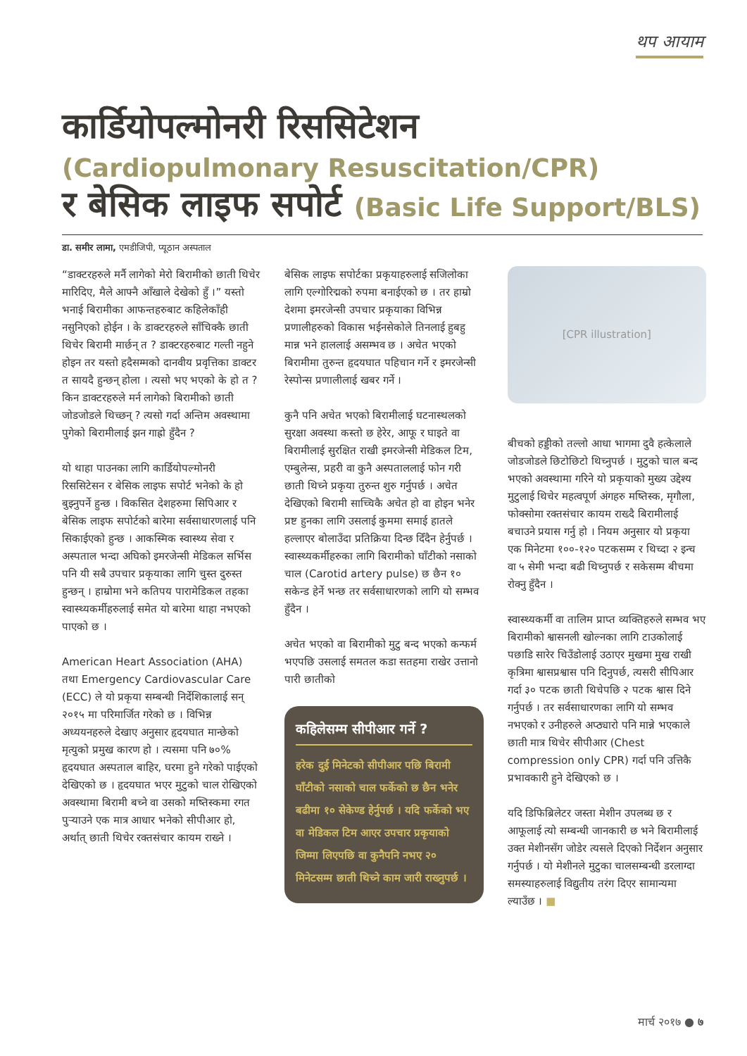थप आयाम
कार्डियोपल्मोनरी रिससिटेशन
(Cardiopulmonary Resuscitation/CPR)
र बेसिक लाइफ सपोर्ट (Basic Life Support/BLS)
डा. समीर लामा, एमडीजिपी, प्यूठान अस्पताल
“डाक्टरहरुले मर्नै लागेको मेरो बिरामीको छाती थिचेर मारिदिए, मैले आफ्नै आँखाले देखेको हुँ ।” यस्तो भनाई बिरामीका आफन्तहरुबाट कहिलेकाँही नसुनिएको होईन । के डाक्टरहरुले साँचिक्कै छाती थिचेर बिरामी मार्छन् त ? डाक्टरहरुबाट गल्ती नहुने होइन तर यस्तो हदैसम्मको दानवीय प्रवृत्तिका डाक्टर त सायदै हुन्छन् होला । त्यसो भए भएको के हो त ? किन डाक्टरहरुले मर्न लागेको बिरामीको छाती जोडजोडले थिच्छन् ? त्यसो गर्दा अन्तिम अवस्थामा पुगेको बिरामीलाई झन गाह्रो हुँदैन ?
यो थाहा पाउनका लागि कार्डियोपल्मोनरी रिससिटेसन र बेसिक लाइफ सपोर्ट भनेको के हो बुझ्नुपर्ने हुन्छ । विकसित देशहरुमा सिपिआर र बेसिक लाइफ सपोर्टको बारेमा सर्वसाधारणलाई पनि सिकाईएको हुन्छ । आकस्मिक स्वास्थ्य सेवा र अस्पताल भन्दा अघिको इमरजेन्सी मेडिकल सर्भिस पनि यी सबै उपचार प्रकृयाका लागि चुस्त दुरुस्त हुन्छन् । हाम्रोमा भने कतिपय पारामेडिकल तहका स्वास्थ्यकर्मीहरुलाई समेत यो बारेमा थाहा नभएको पाएको छ ।
American Heart Association (AHA) तथा Emergency Cardiovascular Care (ECC) ले यो प्रकृया सम्बन्धी निर्देशिकालाई सन् २०१५ मा परिमार्जित गरेको छ । विभिन्न अध्ययनहरुले देखाए अनुसार हृदयघात मान्छेको मृत्युको प्रमुख कारण हो । त्यसमा पनि ७०% हृदयघात अस्पताल बाहिर, घरमा हुने गरेको पाईएको देखिएको छ । हृदयघात भएर मुटुको चाल रोखिएको अवस्थामा बिरामी बच्ने वा उसको मष्तिस्कमा रगत पुऱ्याउने एक मात्र आधार भनेको सीपीआर हो, अर्थात् छाती थिचेर रक्तसंचार कायम राख्ने ।
बेसिक लाइफ सपोर्टका प्रकृयाहरुलाई सजिलोका लागि एल्गोरिद्मको रुपमा बनाईएको छ । तर हाम्रो देशमा इमरजेन्सी उपचार प्रकृयाका विभिन्न प्रणालीहरुको विकास भईनसेकोले तिनलाई हुबहु मान्न भने हाललाई असम्भव छ । अचेत भएको बिरामीमा तुरुन्त हृदयघात पहिचान गर्ने र इमरजेन्सी रेस्पोन्स प्रणालीलाई खबर गर्ने ।
कुनै पनि अचेत भएको बिरामीलाई घटनास्थलको सुरक्षा अवस्था कस्तो छ हेरेर, आफू र घाइते वा बिरामीलाई सुरक्षित राखी इमरजेन्सी मेडिकल टिम, एम्बुलेन्स, प्रहरी वा कुनै अस्पताललाई फोन गरी छाती थिच्ने प्रकृया तुरुन्त शुरु गर्नुपर्छ । अचेत देखिएको बिरामी साच्चिकै अचेत हो वा होइन भनेर प्रष्ट हुनका लागि उसलाई कुममा समाई हातले हल्लाएर बोलाउँदा प्रतिक्रिया दिन्छ दिँदैन हेर्नुपर्छ । स्वास्थ्यकर्मीहरुका लागि बिरामीको घाँटीको नसाको चाल (Carotid artery pulse) छ छैन १० सकेन्ड हेर्ने भन्छ तर सर्वसाधारणको लागि यो सम्भव हुँदैन ।
अचेत भएको वा बिरामीको मुटु बन्द भएको कन्फर्म भएपछि उसलाई समतल कडा सतहमा राखेर उत्तानो पारी छातीको
कहिलेसम्म सीपीआर गर्ने ?
हरेक दुई मिनेटको सीपीआर पछि बिरामी घाँटीको नसाको चाल फर्केको छ छैन भनेर बढीमा १० सेकेण्ड हेर्नुपर्छ । यदि फर्केको भए वा मेडिकल टिम आएर उपचार प्रकृयाको जिम्मा लिएपछि वा कुनैपनि नभए २० मिनेटसम्म छाती थिच्ने काम जारी राख्नुपर्छ ।
[CPR illustration]
बीचको हड्डीको तल्लो आधा भागमा दुवै हत्केलाले जोडजोडले छिटोछिटो थिच्नुपर्छ । मुटुको चाल बन्द भएको अवस्थामा गरिने यो प्रकृयाको मुख्य उद्देश्य मुटुलाई थिचेर महत्वपूर्ण अंगहरु मष्तिस्क, मृगौला, फोक्सोमा रक्तसंचार कायम राख्दै बिरामीलाई बचाउने प्रयास गर्नु हो । नियम अनुसार यो प्रकृया एक मिनेटमा १००-१२० पटकसम्म र थिच्दा २ इन्च वा ५ सेमी भन्दा बढी थिच्नुपर्छ र सकेसम्म बीचमा रोक्नु हुँदैन ।
स्वास्थ्यकर्मी वा तालिम प्राप्त व्यक्तिहरुले सम्भव भए बिरामीको श्वासनली खोल्नका लागि टाउकोलाई पछाडि सारेर चिउँडोलाई उठाएर मुखमा मुख राखी कृत्रिमा श्वासप्रश्वास पनि दिनुपर्छ, त्यसरी सीपिआर गर्दा ३० पटक छाती थिचेपछि २ पटक श्वास दिने गर्नुपर्छ । तर सर्वसाधारणका लागि यो सम्भव नभएको र उनीहरुले अप्ठ्यारो पनि मान्ने भएकाले छाती मात्र थिचेर सीपीआर (Chest compression only CPR) गर्दा पनि उत्तिकै प्रभावकारी हुने देखिएको छ ।
यदि डिफिब्रिलेटर जस्ता मेशीन उपलब्ध छ र आफूलाई त्यो सम्बन्धी जानकारी छ भने बिरामीलाई उक्त मेशीनसँग जोडेर त्यसले दिएको निर्देशन अनुसार गर्नुपर्छ । यो मेशीनले मुटुका चालसम्बन्धी डरलाग्दा समस्याहरुलाई विद्युतीय तरंग दिएर सामान्यमा ल्याउँछ । ■
मार्च २०१७ ● ७